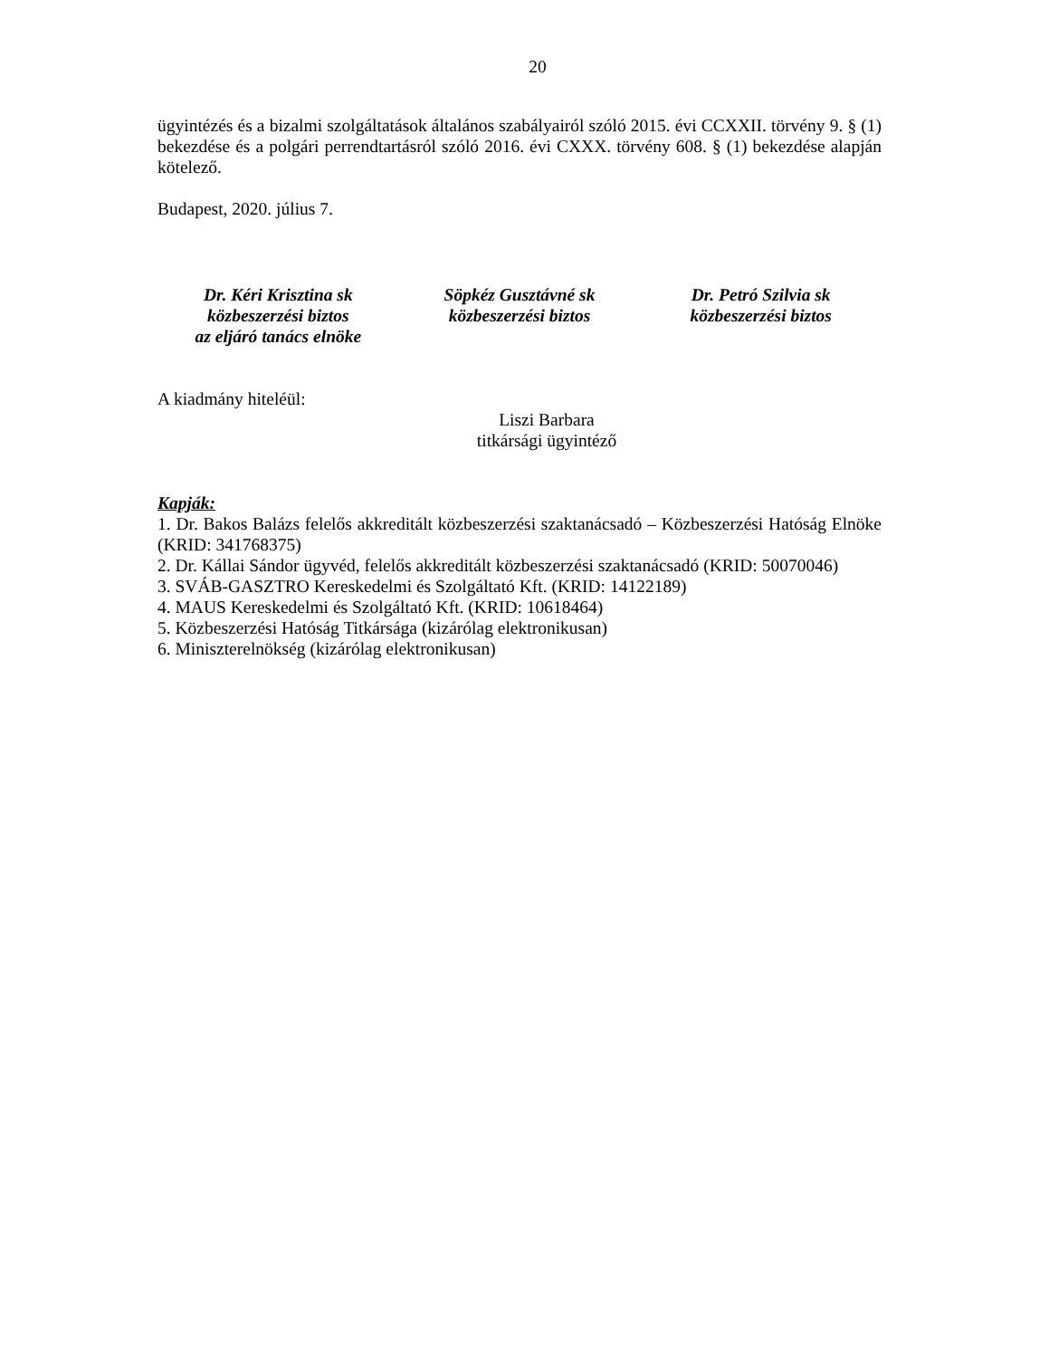20
ügyintézés és a bizalmi szolgáltatások általános szabályairól szóló 2015. évi CCXXII. törvény 9. § (1) bekezdése és a polgári perrendtartásról szóló 2016. évi CXXX. törvény 608. § (1) bekezdése alapján kötelező.
Budapest, 2020. július 7.
Dr. Kéri Krisztina sk
közbeszerzési biztos
az eljáró tanács elnöke
Söpkéz Gusztávné sk
közbeszerzési biztos
Dr. Petró Szilvia sk
közbeszerzési biztos
A kiadmány hiteléül:
Liszi Barbara
titkársági ügyintéző
Kapják:
1. Dr. Bakos Balázs felelős akkreditált közbeszerzési szaktanácsadó – Közbeszerzési Hatóság Elnöke (KRID: 341768375)
2. Dr. Kállai Sándor ügyvéd, felelős akkreditált közbeszerzési szaktanácsadó (KRID: 50070046)
3. SVÁB-GASZTRO Kereskedelmi és Szolgáltató Kft. (KRID: 14122189)
4. MAUS Kereskedelmi és Szolgáltató Kft. (KRID: 10618464)
5. Közbeszerzési Hatóság Titkársága (kizárólag elektronikusan)
6. Miniszterelnökség (kizárólag elektronikusan)